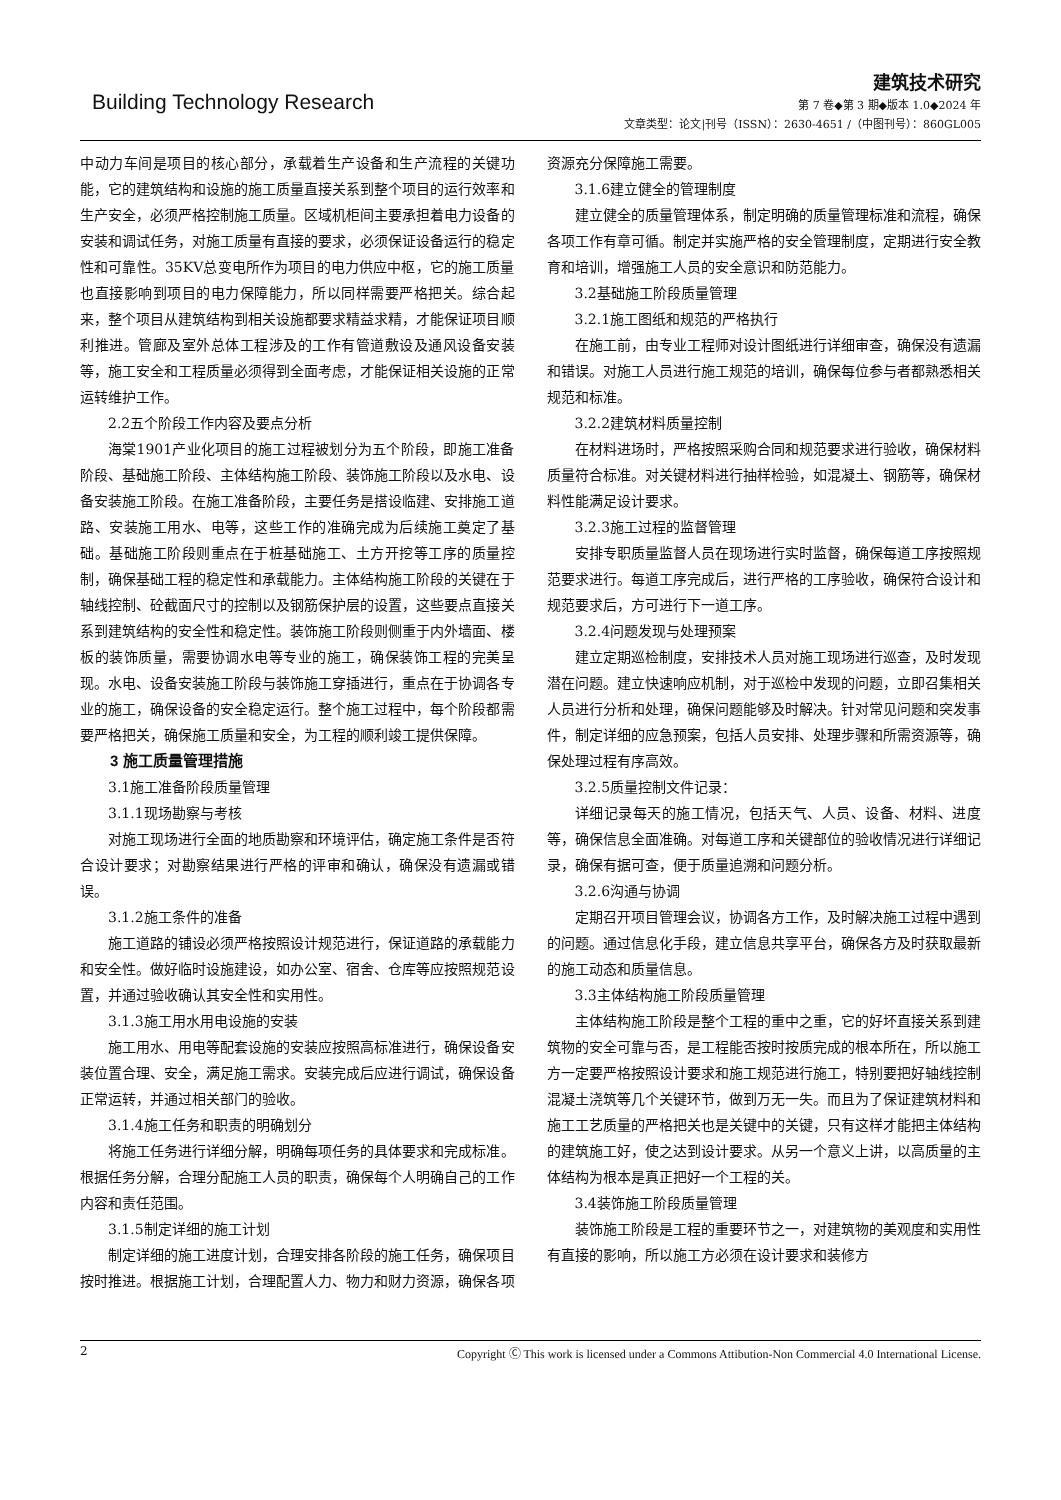Building Technology Research
建筑技术研究
第 7 卷◆第 3 期◆版本 1.0◆2024 年
文章类型：论文|刊号（ISSN）：2630-4651 /（中图刊号）：860GL005
中动力车间是项目的核心部分，承载着生产设备和生产流程的关键功能，它的建筑结构和设施的施工质量直接关系到整个项目的运行效率和生产安全，必须严格控制施工质量。区域机柜间主要承担着电力设备的安装和调试任务，对施工质量有直接的要求，必须保证设备运行的稳定性和可靠性。35KV总变电所作为项目的电力供应中枢，它的施工质量也直接影响到项目的电力保障能力，所以同样需要严格把关。综合起来，整个项目从建筑结构到相关设施都要求精益求精，才能保证项目顺利推进。管廊及室外总体工程涉及的工作有管道敷设及通风设备安装等，施工安全和工程质量必须得到全面考虑，才能保证相关设施的正常运转维护工作。
2.2五个阶段工作内容及要点分析
海棠1901产业化项目的施工过程被划分为五个阶段，即施工准备阶段、基础施工阶段、主体结构施工阶段、装饰施工阶段以及水电、设备安装施工阶段。在施工准备阶段，主要任务是搭设临建、安排施工道路、安装施工用水、电等，这些工作的准确完成为后续施工奠定了基础。基础施工阶段则重点在于桩基础施工、土方开挖等工序的质量控制，确保基础工程的稳定性和承载能力。主体结构施工阶段的关键在于轴线控制、砼截面尺寸的控制以及钢筋保护层的设置，这些要点直接关系到建筑结构的安全性和稳定性。装饰施工阶段则侧重于内外墙面、楼板的装饰质量，需要协调水电等专业的施工，确保装饰工程的完美呈现。水电、设备安装施工阶段与装饰施工穿插进行，重点在于协调各专业的施工，确保设备的安全稳定运行。整个施工过程中，每个阶段都需要严格把关，确保施工质量和安全，为工程的顺利竣工提供保障。
3 施工质量管理措施
3.1施工准备阶段质量管理
3.1.1现场勘察与考核
对施工现场进行全面的地质勘察和环境评估，确定施工条件是否符合设计要求；对勘察结果进行严格的评审和确认，确保没有遗漏或错误。
3.1.2施工条件的准备
施工道路的铺设必须严格按照设计规范进行，保证道路的承载能力和安全性。做好临时设施建设，如办公室、宿舍、仓库等应按照规范设置，并通过验收确认其安全性和实用性。
3.1.3施工用水用电设施的安装
施工用水、用电等配套设施的安装应按照高标准进行，确保设备安装位置合理、安全，满足施工需求。安装完成后应进行调试，确保设备正常运转，并通过相关部门的验收。
3.1.4施工任务和职责的明确划分
将施工任务进行详细分解，明确每项任务的具体要求和完成标准。根据任务分解，合理分配施工人员的职责，确保每个人明确自己的工作内容和责任范围。
3.1.5制定详细的施工计划
制定详细的施工进度计划，合理安排各阶段的施工任务，确保项目按时推进。根据施工计划，合理配置人力、物力和财力资源，确保各项资源充分保障施工需要。
3.1.6建立健全的管理制度
建立健全的质量管理体系，制定明确的质量管理标准和流程，确保各项工作有章可循。制定并实施严格的安全管理制度，定期进行安全教育和培训，增强施工人员的安全意识和防范能力。
3.2基础施工阶段质量管理
3.2.1施工图纸和规范的严格执行
在施工前，由专业工程师对设计图纸进行详细审查，确保没有遗漏和错误。对施工人员进行施工规范的培训，确保每位参与者都熟悉相关规范和标准。
3.2.2建筑材料质量控制
在材料进场时，严格按照采购合同和规范要求进行验收，确保材料质量符合标准。对关键材料进行抽样检验，如混凝土、钢筋等，确保材料性能满足设计要求。
3.2.3施工过程的监督管理
安排专职质量监督人员在现场进行实时监督，确保每道工序按照规范要求进行。每道工序完成后，进行严格的工序验收，确保符合设计和规范要求后，方可进行下一道工序。
3.2.4问题发现与处理预案
建立定期巡检制度，安排技术人员对施工现场进行巡查，及时发现潜在问题。建立快速响应机制，对于巡检中发现的问题，立即召集相关人员进行分析和处理，确保问题能够及时解决。针对常见问题和突发事件，制定详细的应急预案，包括人员安排、处理步骤和所需资源等，确保处理过程有序高效。
3.2.5质量控制文件记录：
详细记录每天的施工情况，包括天气、人员、设备、材料、进度等，确保信息全面准确。对每道工序和关键部位的验收情况进行详细记录，确保有据可查，便于质量追溯和问题分析。
3.2.6沟通与协调
定期召开项目管理会议，协调各方工作，及时解决施工过程中遇到的问题。通过信息化手段，建立信息共享平台，确保各方及时获取最新的施工动态和质量信息。
3.3主体结构施工阶段质量管理
主体结构施工阶段是整个工程的重中之重，它的好坏直接关系到建筑物的安全可靠与否，是工程能否按时按质完成的根本所在，所以施工方一定要严格按照设计要求和施工规范进行施工，特别要把好轴线控制混凝土浇筑等几个关键环节，做到万无一失。而且为了保证建筑材料和施工工艺质量的严格把关也是关键中的关键，只有这样才能把主体结构的建筑施工好，使之达到设计要求。从另一个意义上讲，以高质量的主体结构为根本是真正把好一个工程的关。
3.4装饰施工阶段质量管理
装饰施工阶段是工程的重要环节之一，对建筑物的美观度和实用性有直接的影响，所以施工方必须在设计要求和装修方
2 Copyright Ⓒ This work is licensed under a Commons Attibution-Non Commercial 4.0 International License.